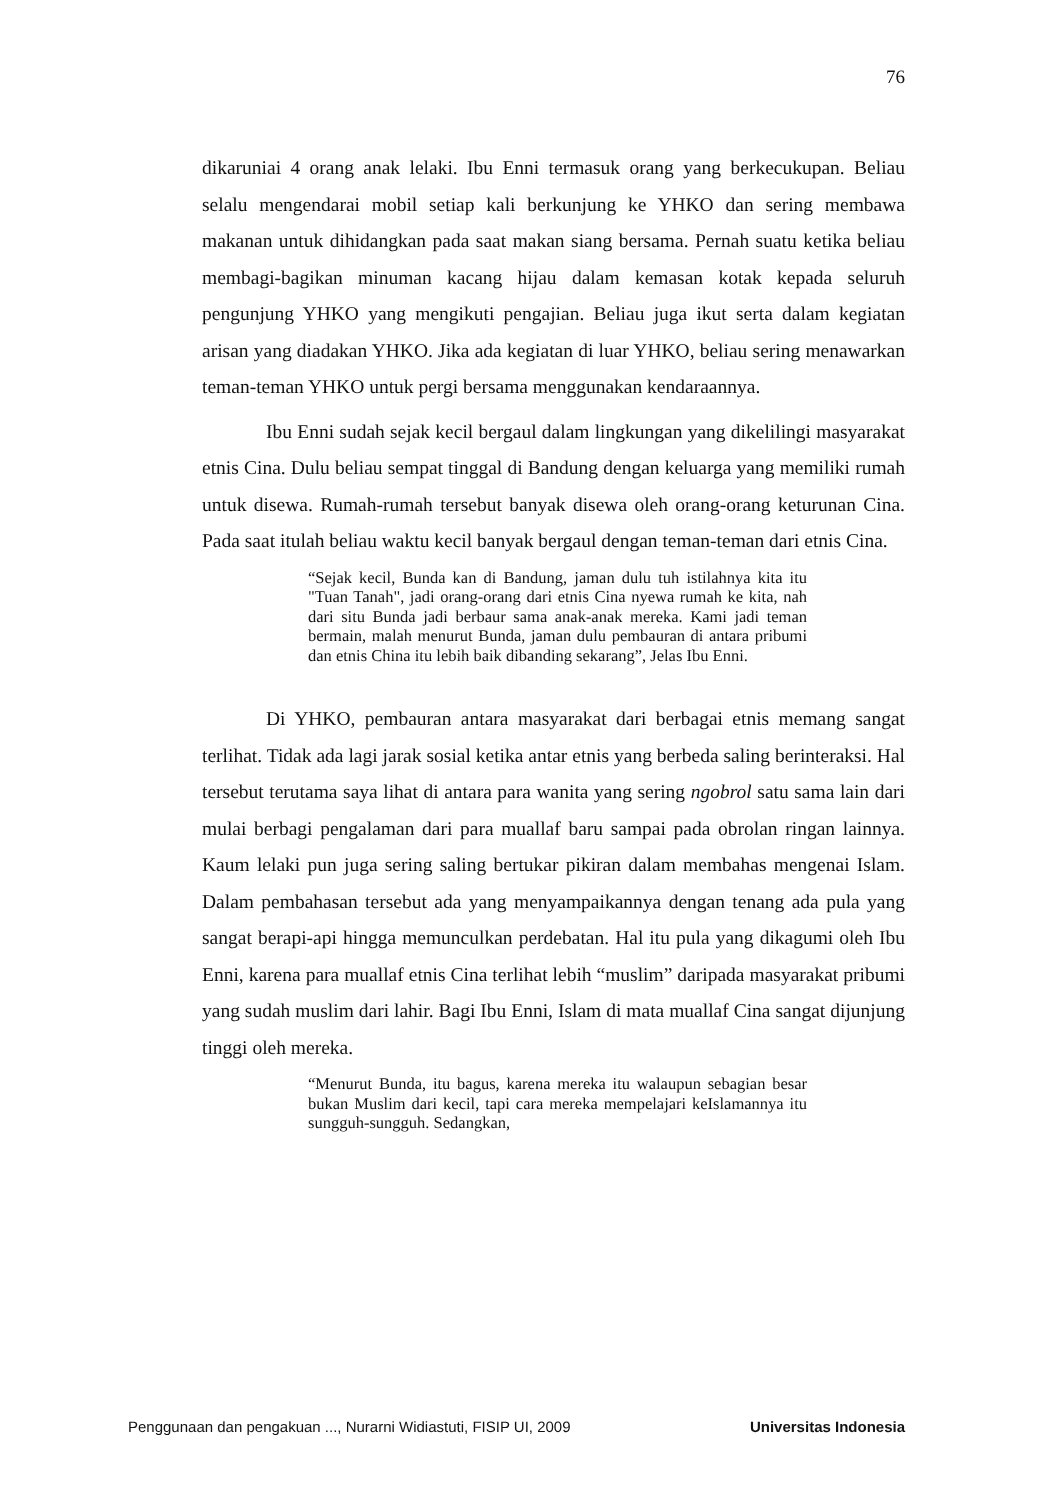76
dikaruniai 4 orang anak lelaki. Ibu Enni termasuk orang yang berkecukupan. Beliau selalu mengendarai mobil setiap kali berkunjung ke YHKO dan sering membawa makanan untuk dihidangkan pada saat makan siang bersama. Pernah suatu ketika beliau membagi-bagikan minuman kacang hijau dalam kemasan kotak kepada seluruh pengunjung YHKO yang mengikuti pengajian. Beliau juga ikut serta dalam kegiatan arisan yang diadakan YHKO. Jika ada kegiatan di luar YHKO, beliau sering menawarkan teman-teman YHKO untuk pergi bersama menggunakan kendaraannya.
Ibu Enni sudah sejak kecil bergaul dalam lingkungan yang dikelilingi masyarakat etnis Cina. Dulu beliau sempat tinggal di Bandung dengan keluarga yang memiliki rumah untuk disewa. Rumah-rumah tersebut banyak disewa oleh orang-orang keturunan Cina. Pada saat itulah beliau waktu kecil banyak bergaul dengan teman-teman dari etnis Cina.
“Sejak kecil, Bunda kan di Bandung, jaman dulu tuh istilahnya kita itu "Tuan Tanah", jadi orang-orang dari etnis Cina nyewa rumah ke kita, nah dari situ Bunda jadi berbaur sama anak-anak mereka. Kami jadi teman bermain, malah menurut Bunda, jaman dulu pembauran di antara pribumi dan etnis China itu lebih baik dibanding sekarang”, Jelas Ibu Enni.
Di YHKO, pembauran antara masyarakat dari berbagai etnis memang sangat terlihat. Tidak ada lagi jarak sosial ketika antar etnis yang berbeda saling berinteraksi. Hal tersebut terutama saya lihat di antara para wanita yang sering ngobrol satu sama lain dari mulai berbagi pengalaman dari para muallaf baru sampai pada obrolan ringan lainnya. Kaum lelaki pun juga sering saling bertukar pikiran dalam membahas mengenai Islam. Dalam pembahasan tersebut ada yang menyampaikannya dengan tenang ada pula yang sangat berapi-api hingga memunculkan perdebatan. Hal itu pula yang dikagumi oleh Ibu Enni, karena para muallaf etnis Cina terlihat lebih “muslim” daripada masyarakat pribumi yang sudah muslim dari lahir. Bagi Ibu Enni, Islam di mata muallaf Cina sangat dijunjung tinggi oleh mereka.
“Menurut Bunda, itu bagus, karena mereka itu walaupun sebagian besar bukan Muslim dari kecil, tapi cara mereka mempelajari keIslamannya itu sungguh-sungguh. Sedangkan,
Penggunaan dan pengakuan ..., Nurarni Widiastuti, FISIP UI, 2009 Universitas Indonesia